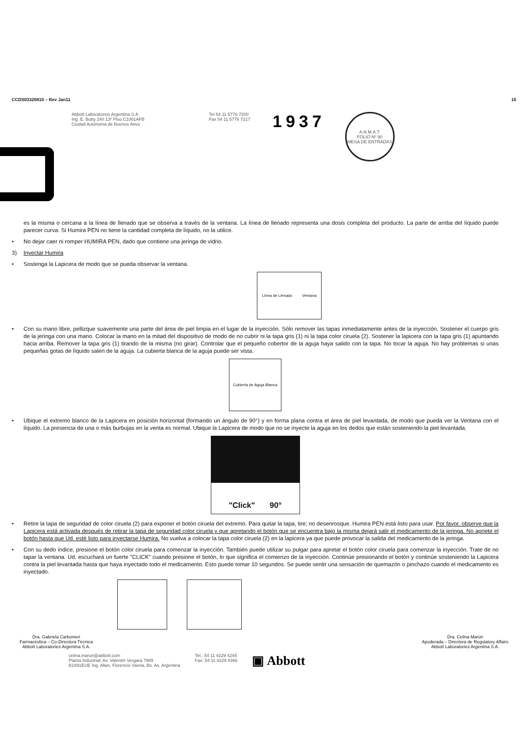CCDS03320810 – Rev Jan11 15
Abbott Laboratorios Argentina S.A
Ing. E. Butty 240 13º Piso C1001AFB
Ciudad Autónoma de Buenos Aires
Tel 54 11 5776 7200
Fax 54 11 5776 7217
1937
A.N.M.A.T.
FOLIO Nº 90
MESA DE ENTRADAS
es la misma o cercana a la línea de llenado que se observa a través de la ventana. La línea de llenado representa una dosis completa del producto. La parte de arriba del líquido puede parecer curva. Si Humira PEN no tiene la cantidad completa de líquido, no la utilice.
• No dejar caer ni romper HUMIRA PEN, dado que contiene una jeringa de vidrio.
3) Inyectar Humira
• Sostenga la Lapicera de modo que se pueda observar la ventana.
Línea de Llenado Ventana
• Con su mano libre, pellizque suavemente una parte del área de piel limpia en el lugar de la inyección. Sólo remover las tapas inmediatamente antes de la inyección. Sostener el cuerpo gris de la jeringa con una mano. Colocar la mano en la mitad del dispositivo de modo de no cubrir ni la tapa gris (1) ni la tapa color ciruela (2). Sostener la lapicera con la tapa gris (1) apuntando hacia arriba. Remover la tapa gris (1) tirando de la misma (no girar). Controlar que el pequeño cobertor de la aguja haya salido con la tapa. No tocar la aguja. No hay problemas si unas pequeñas gotas de líquido salen de la aguja. La cubierta blanca de la aguja puede ser vista.
Cubierta de Aguja Blanca
• Ubique el extremo blanco de la Lapicera en posición horizontal (formando un ángulo de 90°) y en forma plana contra el área de piel levantada, de modo que pueda ver la Ventana con el líquido. La presencia de una o más burbujas en la venta es normal. Ubique la Lapicera de modo que no se inyecte la aguja en los dedos que están sosteniendo la piel levantada.
"Click" 90°
• Retire la tapa de seguridad de color ciruela (2) para exponer el botón ciruela del extremo. Para quitar la tapa, tire; no desenrosque. Humira PEN está listo para usar. Por favor, observe que la Lapicera está activada después de retirar la tapa de seguridad color ciruela y que apretando el botón que se encuentra bajo la misma dejará salir el medicamento de la jeringa. No apriete el botón hasta que Ud. esté listo para inyectarse Humira. No vuelva a colocar la tapa color ciruela (2) en la lapicera ya que puede provocar la salida del medicamento de la jeringa.
• Con su dedo índice, presione el botón color ciruela para comenzar la inyección. También puede utilizar su pulgar para apretar el botón color ciruela para comenzar la inyección. Trate de no tapar la ventana. Ud. escuchará un fuerte "CLICK" cuando presione el botón, lo que significa el comienzo de la inyección. Continúe presionando el botón y continúe sosteniendo la Lapicera contra la piel levantada hasta que haya inyectado todo el medicamento. Esto puede tomar 10 segundos. Se puede sentir una sensación de quemazón o pinchazo cuando el medicamento es inyectado.
Dra. Gabriela Carbonieri
Farmacéutica – Co-Directora Técnica
Abbott Laboratories Argentina S.A.
Dra. Celina Marún
Apoderada – Directora de Regulatory Affairs
Abbott Laboratories Argentina S.A.
celina.marun@abbott.com
Planta Industrial: Av. Valentín Vergara 7989
B1891EUE Ing. Allan, Florencio Varela, Bs. As. Argentina
Tel.: 54 11 4229 4245
Fax: 54 11 4229 4366
▣ Abbott